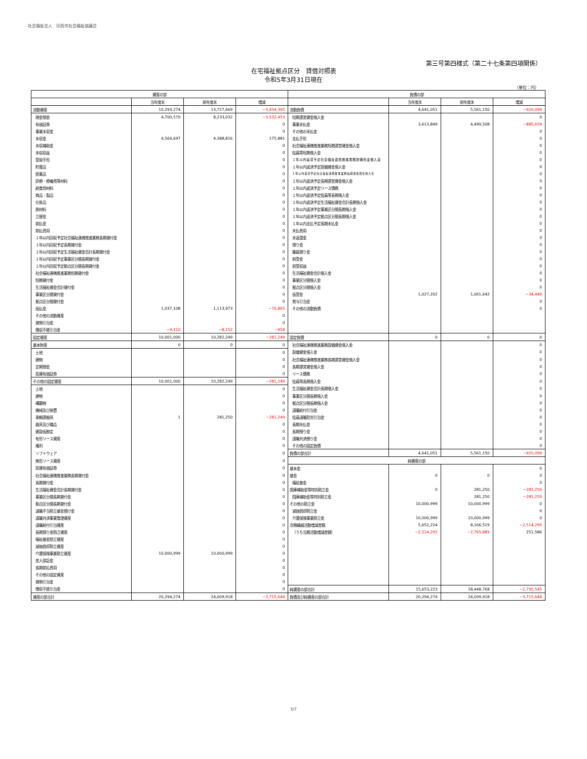社会福祉法人　印西市社会福祉協議会
第三号第四様式（第二十七条第四項関係）
在宅福祉拠点区分　貸借対照表
令和5年3月31日現在
（単位：円）
| 資産の部 | | | | 負債の部 | | | |
| --- | --- | --- | --- | --- | --- | --- | --- |
| | 当年度末 | 前年度末 | 増減 | | 当年度末 | 前年度末 | 増減 |
| 流動資産 | 10,293,274 | 13,727,669 | −3,434,395 | 流動負債 | 4,641,051 | 5,561,150 | −920,099 |
| 現金預金 | 4,700,579 | 8,233,032 | −3,532,453 | 短期運営資金借入金 | | | 0 |
| 有価証券 | | | 0 | 事業未払金 | 3,613,849 | 4,499,508 | −885,659 |
| 事業未収金 | | | 0 | その他の未払金 | | | 0 |
| 未収金 | 4,564,697 | 4,388,816 | 175,881 | 支払手形 | | | 0 |
| 未収補助金 | | | 0 | 社会福祉連携推進業務短期運営資金借入金 | | | 0 |
| 未収収益 | | | 0 | 役員等短期借入金 | | | 0 |
| 受取手形 | | | 0 | １年以内返済予定社会福祉連携推進業務設備資金借入金 | | | 0 |
| 貯蔵品 | | | 0 | １年以内返済予定設備資金借入金 | | | 0 |
| 医薬品 | | | 0 | １年以内返済予定社会福祉連携推進業務長期運営資金借入金 | | | 0 |
| 診療・療養費等材料 | | | 0 | １年以内返済予定長期運営資金借入金 | | | 0 |
| 給食用材料 | | | 0 | １年以内返済予定リース債務 | | | 0 |
| 商品・製品 | | | 0 | １年以内返済予定役員等長期借入金 | | | 0 |
| 仕掛品 | | | 0 | １年以内返済予定生活福祉資金会計長期借入金 | | | 0 |
| 原材料 | | | 0 | １年以内返済予定事業区分間長期借入金 | | | 0 |
| 立替金 | | | 0 | １年以内返済予定拠点区分間長期借入金 | | | 0 |
| 前払金 | | | 0 | １年以内支払予定長期未払金 | | | 0 |
| 前払費用 | | | 0 | 未払費用 | | | 0 |
| １年以内回収予定社会福祉連携推進業務長期貸付金 | | | 0 | 未返還金 | | | 0 |
| １年以内回収予定長期貸付金 | | | 0 | 預り金 | | | 0 |
| １年以内回収予定生活福祉資金会計長期貸付金 | | | 0 | 職員預り金 | | | 0 |
| １年以内回収予定事業区分間長期貸付金 | | | 0 | 前受金 | | | 0 |
| １年以内回収予定拠点区分間長期貸付金 | | | 0 | 前受収益 | | | 0 |
| 社会福祉連携推進業務短期貸付金 | | | 0 | 生活福祉資金会計借入金 | | | 0 |
| 短期貸付金 | | | 0 | 事業区分間借入金 | | | 0 |
| 生活福祉資金会計貸付金 | | | 0 | 拠点区分間借入金 | | | 0 |
| 事業区分間貸付金 | | | 0 | 仮受金 | 1,027,202 | 1,061,642 | −34,440 |
| 拠点区分間貸付金 | | | 0 | 賞与引当金 | | | 0 |
| 仮払金 | 1,037,108 | 1,113,973 | −76,865 | その他の流動負債 | | | 0 |
| その他の流動資産 | | | 0 | | | | |
| 貸倒引当金 | | | 0 | | | | |
| 徴収不能引当金 | −9,110 | −8,152 | −958 | | | | |
| 固定資産 | 10,001,000 | 10,282,249 | −281,249 | 固定負債 | 0 | 0 | 0 |
| 基本財産 | 0 | 0 | 0 | 社会福祉連携推進業務設備資金借入金 | | | 0 |
| 土地 | | | 0 | 設備資金借入金 | | | 0 |
| 建物 | | | 0 | 社会福祉連携推進業務長期運営資金借入金 | | | 0 |
| 定期預金 | | | 0 | 長期運営資金借入金 | | | 0 |
| 投資有価証券 | | | 0 | リース債務 | | | 0 |
| その他の固定資産 | 10,001,000 | 10,282,249 | −281,249 | 役員等長期借入金 | | | 0 |
| 土地 | | | 0 | 生活福祉資金会計長期借入金 | | | 0 |
| 建物 | | | 0 | 事業区分間長期借入金 | | | 0 |
| 構築物 | | | 0 | 拠点区分間長期借入金 | | | 0 |
| 機械及び装置 | | | 0 | 退職給付引当金 | | | 0 |
| 車輌運搬具 | 1 | 281,250 | −281,249 | 役員退職慰労引当金 | | | 0 |
| 器具及び備品 | | | 0 | 長期未払金 | | | 0 |
| 建設仮勘定 | | | 0 | 長期預り金 | | | 0 |
| 有形リース資産 | | | 0 | 退職共済預り金 | | | 0 |
| 権利 | | | 0 | その他の固定負債 | | | 0 |
| ソフトウェア | | | 0 | 負債の部合計 | 4,641,051 | 5,561,150 | −920,099 |
| 無形リース資産 | | | 0 | 純資産の部 | | | |
| 投資有価証券 | | | 0 | 基本金 | | | 0 |
| 社会福祉連携推進業務長期貸付金 | | | 0 | 基金 | 0 | 0 | 0 |
| 長期貸付金 | | | 0 | 福祉基金 | | | 0 |
| 生活福祉資金会計長期貸付金 | | | 0 | 国庫補助金等特別積立金 | 0 | 281,250 | −281,250 |
| 事業区分間長期貸付金 | | | 0 | 国庫補助金等特別積立金 | | 281,250 | −281,250 |
| 拠点区分間長期貸付金 | | | 0 | その他の積立金 | 10,000,999 | 10,000,999 | 0 |
| 退職手当積立基金預け金 | | | 0 | 減価償却積立金 | | | 0 |
| 退職共済事業管理資産 | | | 0 | 介護保険事業積立金 | 10,000,999 | 10,000,999 | 0 |
| 退職給付引当資産 | | | 0 | 次期繰越活動増減差額 | 5,652,224 | 8,166,519 | −2,514,295 |
| 長期預り金積立資産 | | | 0 | （うち当期活動増減差額） | −2,514,295 | −2,765,881 | 251,586 |
| 福祉基金積立資産 | | | 0 | | | | |
| 減価償却積立資産 | | | 0 | | | | |
| 介護保険事業積立資産 | 10,000,999 | 10,000,999 | 0 | | | | |
| 差入保証金 | | | 0 | | | | |
| 長期前払費用 | | | 0 | | | | |
| その他の固定資産 | | | 0 | | | | |
| 貸倒引当金 | | | 0 | | | | |
| 徴収不能引当金 | | | 0 | 純資産の部合計 | 15,653,223 | 18,448,768 | −2,795,545 |
| 資産の部合計 | 20,294,274 | 24,009,918 | −3,715,644 | 負債及び純資産の部合計 | 20,294,274 | 24,009,918 | −3,715,644 |
3/7